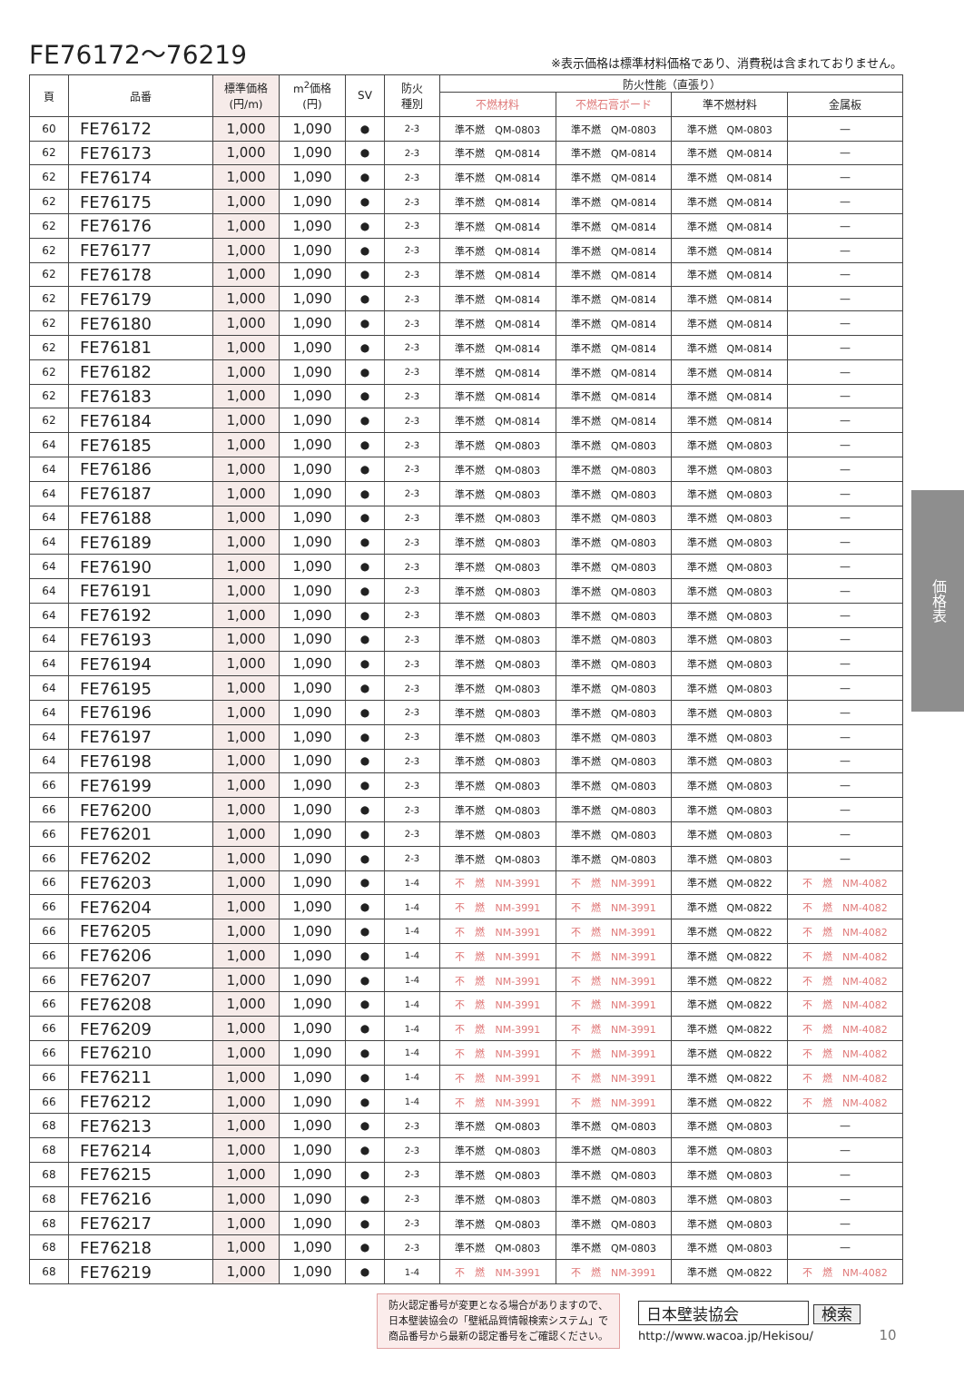FE76172～76219
※表示価格は標準材料価格であり、消費税は含まれておりません。
| 頁 | 品番 | 標準価格 (円/m) | m<sup>2</sup>価格 (円) | SV | 防火 種別 | 防火性能（直張り） | | | |
| --- | --- | --- | --- | --- | --- | --- | --- | --- | --- |
| | | | | | | 不燃材料 | 不燃石膏ボード | 準不燃材料 | 金属板 |
| 60 | FE76172 | 1,000 | 1,090 | ● | 2-3 | 準不燃 QM-0803 | 準不燃 QM-0803 | 準不燃 QM-0803 | — |
| 62 | FE76173 | 1,000 | 1,090 | ● | 2-3 | 準不燃 QM-0814 | 準不燃 QM-0814 | 準不燃 QM-0814 | — |
| 62 | FE76174 | 1,000 | 1,090 | ● | 2-3 | 準不燃 QM-0814 | 準不燃 QM-0814 | 準不燃 QM-0814 | — |
| 62 | FE76175 | 1,000 | 1,090 | ● | 2-3 | 準不燃 QM-0814 | 準不燃 QM-0814 | 準不燃 QM-0814 | — |
| 62 | FE76176 | 1,000 | 1,090 | ● | 2-3 | 準不燃 QM-0814 | 準不燃 QM-0814 | 準不燃 QM-0814 | — |
| 62 | FE76177 | 1,000 | 1,090 | ● | 2-3 | 準不燃 QM-0814 | 準不燃 QM-0814 | 準不燃 QM-0814 | — |
| 62 | FE76178 | 1,000 | 1,090 | ● | 2-3 | 準不燃 QM-0814 | 準不燃 QM-0814 | 準不燃 QM-0814 | — |
| 62 | FE76179 | 1,000 | 1,090 | ● | 2-3 | 準不燃 QM-0814 | 準不燃 QM-0814 | 準不燃 QM-0814 | — |
| 62 | FE76180 | 1,000 | 1,090 | ● | 2-3 | 準不燃 QM-0814 | 準不燃 QM-0814 | 準不燃 QM-0814 | — |
| 62 | FE76181 | 1,000 | 1,090 | ● | 2-3 | 準不燃 QM-0814 | 準不燃 QM-0814 | 準不燃 QM-0814 | — |
| 62 | FE76182 | 1,000 | 1,090 | ● | 2-3 | 準不燃 QM-0814 | 準不燃 QM-0814 | 準不燃 QM-0814 | — |
| 62 | FE76183 | 1,000 | 1,090 | ● | 2-3 | 準不燃 QM-0814 | 準不燃 QM-0814 | 準不燃 QM-0814 | — |
| 62 | FE76184 | 1,000 | 1,090 | ● | 2-3 | 準不燃 QM-0814 | 準不燃 QM-0814 | 準不燃 QM-0814 | — |
| 64 | FE76185 | 1,000 | 1,090 | ● | 2-3 | 準不燃 QM-0803 | 準不燃 QM-0803 | 準不燃 QM-0803 | — |
| 64 | FE76186 | 1,000 | 1,090 | ● | 2-3 | 準不燃 QM-0803 | 準不燃 QM-0803 | 準不燃 QM-0803 | — |
| 64 | FE76187 | 1,000 | 1,090 | ● | 2-3 | 準不燃 QM-0803 | 準不燃 QM-0803 | 準不燃 QM-0803 | — |
| 64 | FE76188 | 1,000 | 1,090 | ● | 2-3 | 準不燃 QM-0803 | 準不燃 QM-0803 | 準不燃 QM-0803 | — |
| 64 | FE76189 | 1,000 | 1,090 | ● | 2-3 | 準不燃 QM-0803 | 準不燃 QM-0803 | 準不燃 QM-0803 | — |
| 64 | FE76190 | 1,000 | 1,090 | ● | 2-3 | 準不燃 QM-0803 | 準不燃 QM-0803 | 準不燃 QM-0803 | — |
| 64 | FE76191 | 1,000 | 1,090 | ● | 2-3 | 準不燃 QM-0803 | 準不燃 QM-0803 | 準不燃 QM-0803 | — |
| 64 | FE76192 | 1,000 | 1,090 | ● | 2-3 | 準不燃 QM-0803 | 準不燃 QM-0803 | 準不燃 QM-0803 | — |
| 64 | FE76193 | 1,000 | 1,090 | ● | 2-3 | 準不燃 QM-0803 | 準不燃 QM-0803 | 準不燃 QM-0803 | — |
| 64 | FE76194 | 1,000 | 1,090 | ● | 2-3 | 準不燃 QM-0803 | 準不燃 QM-0803 | 準不燃 QM-0803 | — |
| 64 | FE76195 | 1,000 | 1,090 | ● | 2-3 | 準不燃 QM-0803 | 準不燃 QM-0803 | 準不燃 QM-0803 | — |
| 64 | FE76196 | 1,000 | 1,090 | ● | 2-3 | 準不燃 QM-0803 | 準不燃 QM-0803 | 準不燃 QM-0803 | — |
| 64 | FE76197 | 1,000 | 1,090 | ● | 2-3 | 準不燃 QM-0803 | 準不燃 QM-0803 | 準不燃 QM-0803 | — |
| 64 | FE76198 | 1,000 | 1,090 | ● | 2-3 | 準不燃 QM-0803 | 準不燃 QM-0803 | 準不燃 QM-0803 | — |
| 66 | FE76199 | 1,000 | 1,090 | ● | 2-3 | 準不燃 QM-0803 | 準不燃 QM-0803 | 準不燃 QM-0803 | — |
| 66 | FE76200 | 1,000 | 1,090 | ● | 2-3 | 準不燃 QM-0803 | 準不燃 QM-0803 | 準不燃 QM-0803 | — |
| 66 | FE76201 | 1,000 | 1,090 | ● | 2-3 | 準不燃 QM-0803 | 準不燃 QM-0803 | 準不燃 QM-0803 | — |
| 66 | FE76202 | 1,000 | 1,090 | ● | 2-3 | 準不燃 QM-0803 | 準不燃 QM-0803 | 準不燃 QM-0803 | — |
| 66 | FE76203 | 1,000 | 1,090 | ● | 1-4 | 不 燃 NM-3991 | 不 燃 NM-3991 | 準不燃 QM-0822 | 不 燃 NM-4082 |
| 66 | FE76204 | 1,000 | 1,090 | ● | 1-4 | 不 燃 NM-3991 | 不 燃 NM-3991 | 準不燃 QM-0822 | 不 燃 NM-4082 |
| 66 | FE76205 | 1,000 | 1,090 | ● | 1-4 | 不 燃 NM-3991 | 不 燃 NM-3991 | 準不燃 QM-0822 | 不 燃 NM-4082 |
| 66 | FE76206 | 1,000 | 1,090 | ● | 1-4 | 不 燃 NM-3991 | 不 燃 NM-3991 | 準不燃 QM-0822 | 不 燃 NM-4082 |
| 66 | FE76207 | 1,000 | 1,090 | ● | 1-4 | 不 燃 NM-3991 | 不 燃 NM-3991 | 準不燃 QM-0822 | 不 燃 NM-4082 |
| 66 | FE76208 | 1,000 | 1,090 | ● | 1-4 | 不 燃 NM-3991 | 不 燃 NM-3991 | 準不燃 QM-0822 | 不 燃 NM-4082 |
| 66 | FE76209 | 1,000 | 1,090 | ● | 1-4 | 不 燃 NM-3991 | 不 燃 NM-3991 | 準不燃 QM-0822 | 不 燃 NM-4082 |
| 66 | FE76210 | 1,000 | 1,090 | ● | 1-4 | 不 燃 NM-3991 | 不 燃 NM-3991 | 準不燃 QM-0822 | 不 燃 NM-4082 |
| 66 | FE76211 | 1,000 | 1,090 | ● | 1-4 | 不 燃 NM-3991 | 不 燃 NM-3991 | 準不燃 QM-0822 | 不 燃 NM-4082 |
| 66 | FE76212 | 1,000 | 1,090 | ● | 1-4 | 不 燃 NM-3991 | 不 燃 NM-3991 | 準不燃 QM-0822 | 不 燃 NM-4082 |
| 68 | FE76213 | 1,000 | 1,090 | ● | 2-3 | 準不燃 QM-0803 | 準不燃 QM-0803 | 準不燃 QM-0803 | — |
| 68 | FE76214 | 1,000 | 1,090 | ● | 2-3 | 準不燃 QM-0803 | 準不燃 QM-0803 | 準不燃 QM-0803 | — |
| 68 | FE76215 | 1,000 | 1,090 | ● | 2-3 | 準不燃 QM-0803 | 準不燃 QM-0803 | 準不燃 QM-0803 | — |
| 68 | FE76216 | 1,000 | 1,090 | ● | 2-3 | 準不燃 QM-0803 | 準不燃 QM-0803 | 準不燃 QM-0803 | — |
| 68 | FE76217 | 1,000 | 1,090 | ● | 2-3 | 準不燃 QM-0803 | 準不燃 QM-0803 | 準不燃 QM-0803 | — |
| 68 | FE76218 | 1,000 | 1,090 | ● | 2-3 | 準不燃 QM-0803 | 準不燃 QM-0803 | 準不燃 QM-0803 | — |
| 68 | FE76219 | 1,000 | 1,090 | ● | 1-4 | 不 燃 NM-3991 | 不 燃 NM-3991 | 準不燃 QM-0822 | 不 燃 NM-4082 |
価格表
防火認定番号が変更となる場合がありますので、
日本壁装協会の「壁紙品質情報検索システム」で
商品番号から最新の認定番号をご確認ください。
日本壁装協会 検索
http://www.wacoa.jp/Hekisou/
10